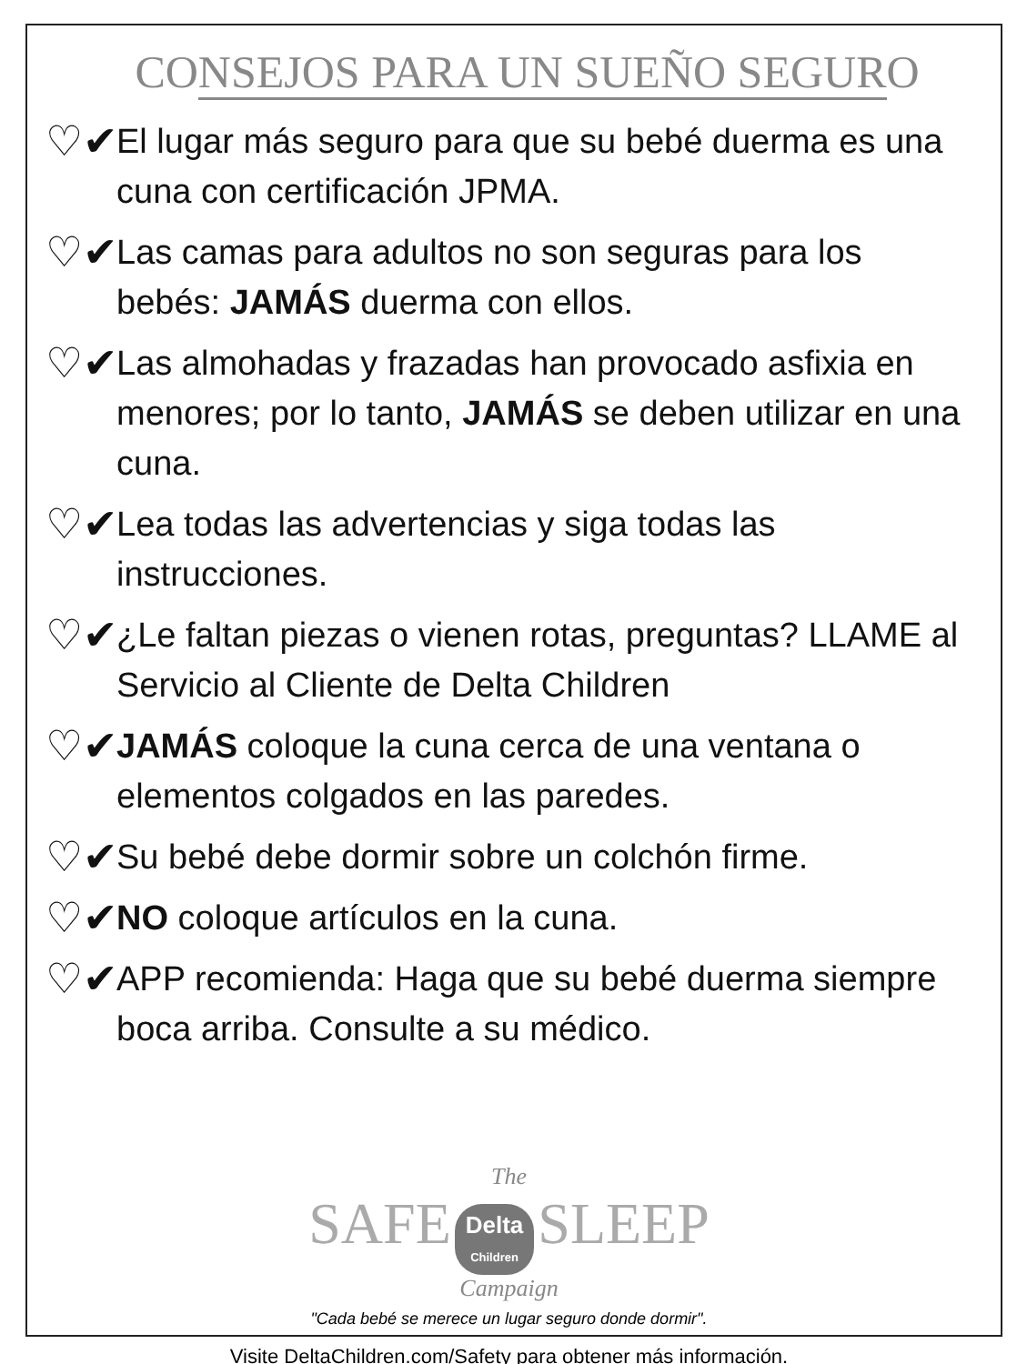CONSEJOS PARA UN SUEÑO SEGURO
♡✔
El lugar más seguro para que su bebé duerma es una cuna con certificación JPMA.
♡✔
Las camas para adultos no son seguras para los bebés: JAMÁS duerma con ellos.
♡✔
Las almohadas y frazadas han provocado asfixia en menores; por lo tanto, JAMÁS se deben utilizar en una cuna.
♡✔
Lea todas las advertencias y siga todas las instrucciones.
♡✔
¿Le faltan piezas o vienen rotas, preguntas? LLAME al Servicio al Cliente de Delta Children
♡✔
JAMÁS coloque la cuna cerca de una ventana o elementos colgados en las paredes.
♡✔
Su bebé debe dormir sobre un colchón firme.
♡✔
NO coloque artículos en la cuna.
♡✔
APP recomienda: Haga que su bebé duerma siempre boca arriba. Consulte a su médico.
The
SAFE Delta
Children SLEEP
Campaign
"Cada bebé se merece un lugar seguro donde dormir".
Visite DeltaChildren.com/Safety para obtener más información.